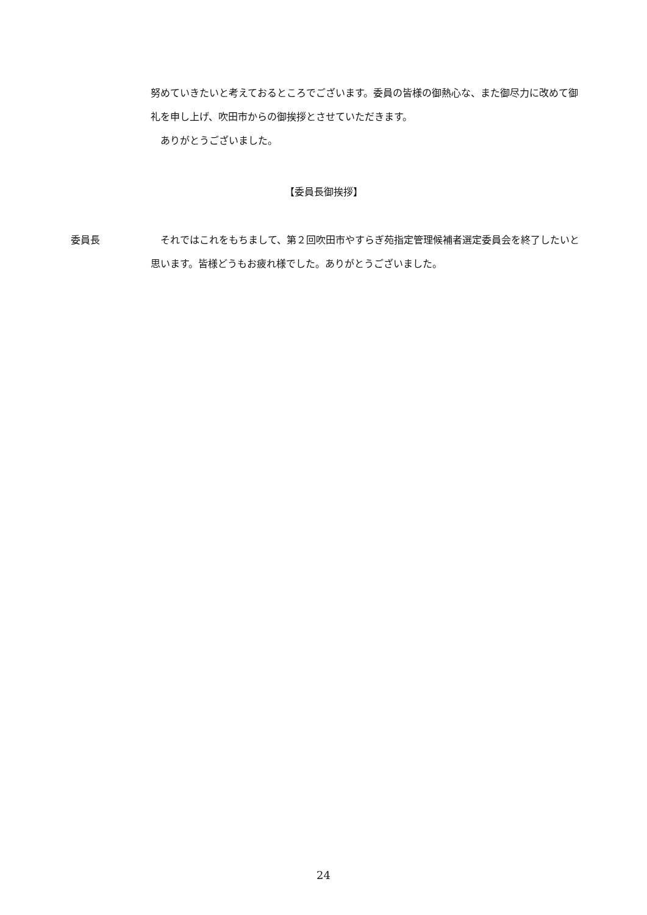努めていきたいと考えておるところでございます。委員の皆様の御熱心な、また御尽力に改めて御礼を申し上げ、吹田市からの御挨拶とさせていただきます。
　ありがとうございました。
【委員長御挨拶】
委員長 　それではこれをもちまして、第２回吹田市やすらぎ苑指定管理候補者選定委員会を終了したいと思います。皆様どうもお疲れ様でした。ありがとうございました。
24